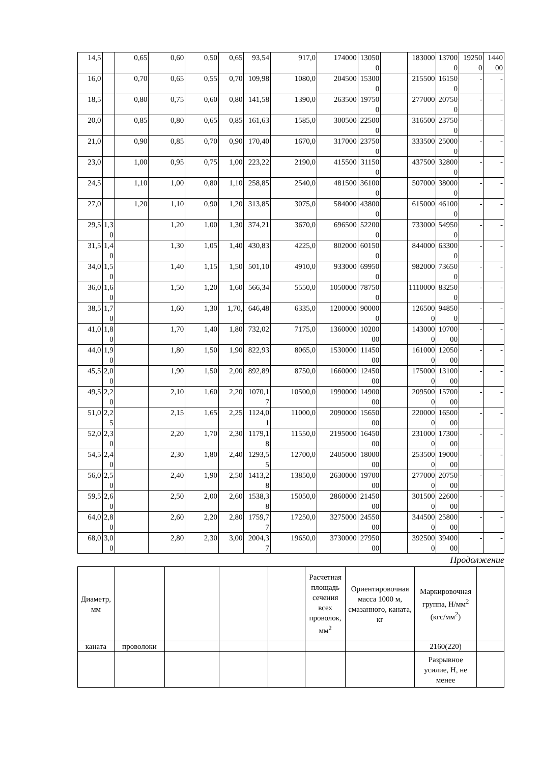| 14,5 | | 0,65 | 0,60 | 0,50 | 0,65 | 93,54 | 917,0 | 174000 | 130500 | | 183000 | 137000 | 192500 | 144000 |
| 16,0 | | 0,70 | 0,65 | 0,55 | 0,70 | 109,98 | 1080,0 | 204500 | 153000 | | 215500 | 161500 | - | - |
| 18,5 | | 0,80 | 0,75 | 0,60 | 0,80 | 141,58 | 1390,0 | 263500 | 197500 | | 277000 | 207500 | - | - |
| 20,0 | | 0,85 | 0,80 | 0,65 | 0,85 | 161,63 | 1585,0 | 300500 | 225000 | | 316500 | 237500 | - | - |
| 21,0 | | 0,90 | 0,85 | 0,70 | 0,90 | 170,40 | 1670,0 | 317000 | 237500 | | 333500 | 250000 | - | - |
| 23,0 | | 1,00 | 0,95 | 0,75 | 1,00 | 223,22 | 2190,0 | 415500 | 311500 | | 437500 | 328000 | - | - |
| 24,5 | | 1,10 | 1,00 | 0,80 | 1,10 | 258,85 | 2540,0 | 481500 | 361000 | | 507000 | 380000 | - | - |
| 27,0 | | 1,20 | 1,10 | 0,90 | 1,20 | 313,85 | 3075,0 | 584000 | 438000 | | 615000 | 461000 | - | - |
| 29,5 | 1,30 | | 1,20 | 1,00 | 1,30 | 374,21 | 3670,0 | 696500 | 522000 | | 733000 | 549500 | - | - |
| 31,5 | 1,40 | | 1,30 | 1,05 | 1,40 | 430,83 | 4225,0 | 802000 | 601500 | | 844000 | 633000 | - | - |
| 34,0 | 1,50 | | 1,40 | 1,15 | 1,50 | 501,10 | 4910,0 | 933000 | 699500 | | 982000 | 736500 | - | - |
| 36,0 | 1,60 | | 1,50 | 1,20 | 1,60 | 566,34 | 5550,0 | 1050000 | 787500 | | 1110000 | 832500 | - | - |
| 38,5 | 1,70 | | 1,60 | 1,30 | 1,70, | 646,48 | 6335,0 | 1200000 | 900000 | | 1265000 | 948500 | - | - |
| 41,0 | 1,80 | | 1,70 | 1,40 | 1,80 | 732,02 | 7175,0 | 1360000 | 1020000 | | 1430000 | 1070000 | - | - |
| 44,0 | 1,90 | | 1,80 | 1,50 | 1,90 | 822,93 | 8065,0 | 1530000 | 1145000 | | 1610000 | 1205000 | - | - |
| 45,5 | 2,00 | | 1,90 | 1,50 | 2,00 | 892,89 | 8750,0 | 1660000 | 1245000 | | 1750000 | 1310000 | - | - |
| 49,5 | 2,20 | | 2,10 | 1,60 | 2,20 | 1070,17 | 10500,0 | 1990000 | 1490000 | | 2095000 | 1570000 | - | - |
| 51,0 | 2,25 | | 2,15 | 1,65 | 2,25 | 1124,01 | 11000,0 | 2090000 | 1565000 | | 2200000 | 1650000 | - | - |
| 52,0 | 2,30 | | 2,20 | 1,70 | 2,30 | 1179,18 | 11550,0 | 2195000 | 1645000 | | 2310000 | 1730000 | - | - |
| 54,5 | 2,40 | | 2,30 | 1,80 | 2,40 | 1293,55 | 12700,0 | 2405000 | 1800000 | | 2535000 | 1900000 | - | - |
| 56,0 | 2,50 | | 2,40 | 1,90 | 2,50 | 1413,28 | 13850,0 | 2630000 | 1970000 | | 2770000 | 2075000 | - | - |
| 59,5 | 2,60 | | 2,50 | 2,00 | 2,60 | 1538,38 | 15050,0 | 2860000 | 2145000 | | 3015000 | 2260000 | - | - |
| 64,0 | 2,80 | | 2,60 | 2,20 | 2,80 | 1759,77 | 17250,0 | 3275000 | 2455000 | | 3445000 | 2580000 | - | - |
| 68,0 | 3,00 | | 2,80 | 2,30 | 3,00 | 2004,37 | 19650,0 | 3730000 | 2795000 | | 3925000 | 3940000 | - | - |
Продолжение
| Диаметр, мм | | | | | Расчетная площадь сечения всех проволок, мм<sup>2</sup> | Ориентировочная масса 1000 м, смазанного, каната, кг | Маркировочная группа, Н/мм<sup>2</sup> (кгс/мм<sup>2</sup>) | |
| каната | проволоки | | | | | | 2160(220) | |
| | | | | | | | Разрывное усилие, Н, не менее | |